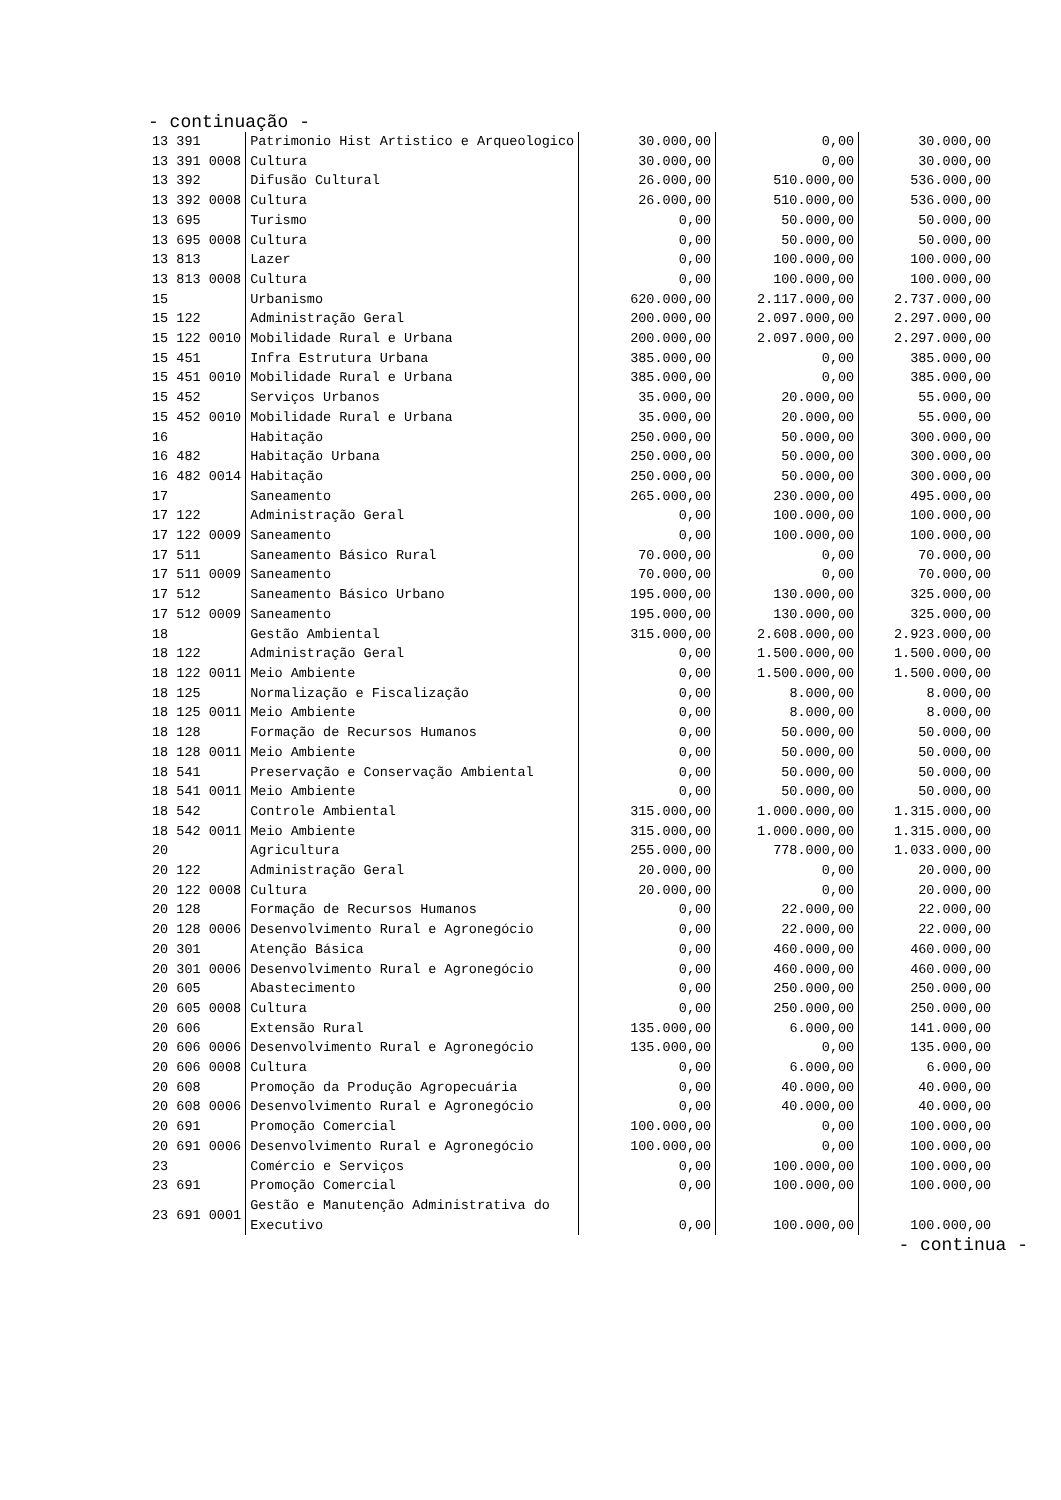- continuação -
| 13 391 | Patrimonio Hist Artistico e Arqueologico | 30.000,00 | 0,00 | 30.000,00 |
| 13 391 0008 | Cultura | 30.000,00 | 0,00 | 30.000,00 |
| 13 392 | Difusão Cultural | 26.000,00 | 510.000,00 | 536.000,00 |
| 13 392 0008 | Cultura | 26.000,00 | 510.000,00 | 536.000,00 |
| 13 695 | Turismo | 0,00 | 50.000,00 | 50.000,00 |
| 13 695 0008 | Cultura | 0,00 | 50.000,00 | 50.000,00 |
| 13 813 | Lazer | 0,00 | 100.000,00 | 100.000,00 |
| 13 813 0008 | Cultura | 0,00 | 100.000,00 | 100.000,00 |
| 15 | Urbanismo | 620.000,00 | 2.117.000,00 | 2.737.000,00 |
| 15 122 | Administração Geral | 200.000,00 | 2.097.000,00 | 2.297.000,00 |
| 15 122 0010 | Mobilidade Rural e Urbana | 200.000,00 | 2.097.000,00 | 2.297.000,00 |
| 15 451 | Infra Estrutura Urbana | 385.000,00 | 0,00 | 385.000,00 |
| 15 451 0010 | Mobilidade Rural e Urbana | 385.000,00 | 0,00 | 385.000,00 |
| 15 452 | Serviços Urbanos | 35.000,00 | 20.000,00 | 55.000,00 |
| 15 452 0010 | Mobilidade Rural e Urbana | 35.000,00 | 20.000,00 | 55.000,00 |
| 16 | Habitação | 250.000,00 | 50.000,00 | 300.000,00 |
| 16 482 | Habitação Urbana | 250.000,00 | 50.000,00 | 300.000,00 |
| 16 482 0014 | Habitação | 250.000,00 | 50.000,00 | 300.000,00 |
| 17 | Saneamento | 265.000,00 | 230.000,00 | 495.000,00 |
| 17 122 | Administração Geral | 0,00 | 100.000,00 | 100.000,00 |
| 17 122 0009 | Saneamento | 0,00 | 100.000,00 | 100.000,00 |
| 17 511 | Saneamento Básico Rural | 70.000,00 | 0,00 | 70.000,00 |
| 17 511 0009 | Saneamento | 70.000,00 | 0,00 | 70.000,00 |
| 17 512 | Saneamento Básico Urbano | 195.000,00 | 130.000,00 | 325.000,00 |
| 17 512 0009 | Saneamento | 195.000,00 | 130.000,00 | 325.000,00 |
| 18 | Gestão Ambiental | 315.000,00 | 2.608.000,00 | 2.923.000,00 |
| 18 122 | Administração Geral | 0,00 | 1.500.000,00 | 1.500.000,00 |
| 18 122 0011 | Meio Ambiente | 0,00 | 1.500.000,00 | 1.500.000,00 |
| 18 125 | Normalização e Fiscalização | 0,00 | 8.000,00 | 8.000,00 |
| 18 125 0011 | Meio Ambiente | 0,00 | 8.000,00 | 8.000,00 |
| 18 128 | Formação de Recursos Humanos | 0,00 | 50.000,00 | 50.000,00 |
| 18 128 0011 | Meio Ambiente | 0,00 | 50.000,00 | 50.000,00 |
| 18 541 | Preservação e Conservação Ambiental | 0,00 | 50.000,00 | 50.000,00 |
| 18 541 0011 | Meio Ambiente | 0,00 | 50.000,00 | 50.000,00 |
| 18 542 | Controle Ambiental | 315.000,00 | 1.000.000,00 | 1.315.000,00 |
| 18 542 0011 | Meio Ambiente | 315.000,00 | 1.000.000,00 | 1.315.000,00 |
| 20 | Agricultura | 255.000,00 | 778.000,00 | 1.033.000,00 |
| 20 122 | Administração Geral | 20.000,00 | 0,00 | 20.000,00 |
| 20 122 0008 | Cultura | 20.000,00 | 0,00 | 20.000,00 |
| 20 128 | Formação de Recursos Humanos | 0,00 | 22.000,00 | 22.000,00 |
| 20 128 0006 | Desenvolvimento Rural e Agronegócio | 0,00 | 22.000,00 | 22.000,00 |
| 20 301 | Atenção Básica | 0,00 | 460.000,00 | 460.000,00 |
| 20 301 0006 | Desenvolvimento Rural e Agronegócio | 0,00 | 460.000,00 | 460.000,00 |
| 20 605 | Abastecimento | 0,00 | 250.000,00 | 250.000,00 |
| 20 605 0008 | Cultura | 0,00 | 250.000,00 | 250.000,00 |
| 20 606 | Extensão Rural | 135.000,00 | 6.000,00 | 141.000,00 |
| 20 606 0006 | Desenvolvimento Rural e Agronegócio | 135.000,00 | 0,00 | 135.000,00 |
| 20 606 0008 | Cultura | 0,00 | 6.000,00 | 6.000,00 |
| 20 608 | Promoção da Produção Agropecuária | 0,00 | 40.000,00 | 40.000,00 |
| 20 608 0006 | Desenvolvimento Rural e Agronegócio | 0,00 | 40.000,00 | 40.000,00 |
| 20 691 | Promoção Comercial | 100.000,00 | 0,00 | 100.000,00 |
| 20 691 0006 | Desenvolvimento Rural e Agronegócio | 100.000,00 | 0,00 | 100.000,00 |
| 23 | Comércio e Serviços | 0,00 | 100.000,00 | 100.000,00 |
| 23 691 | Promoção Comercial | 0,00 | 100.000,00 | 100.000,00 |
| 23 691 0001 | Gestão e Manutenção Administrativa do Executivo | 0,00 | 100.000,00 | 100.000,00 |
- continua -